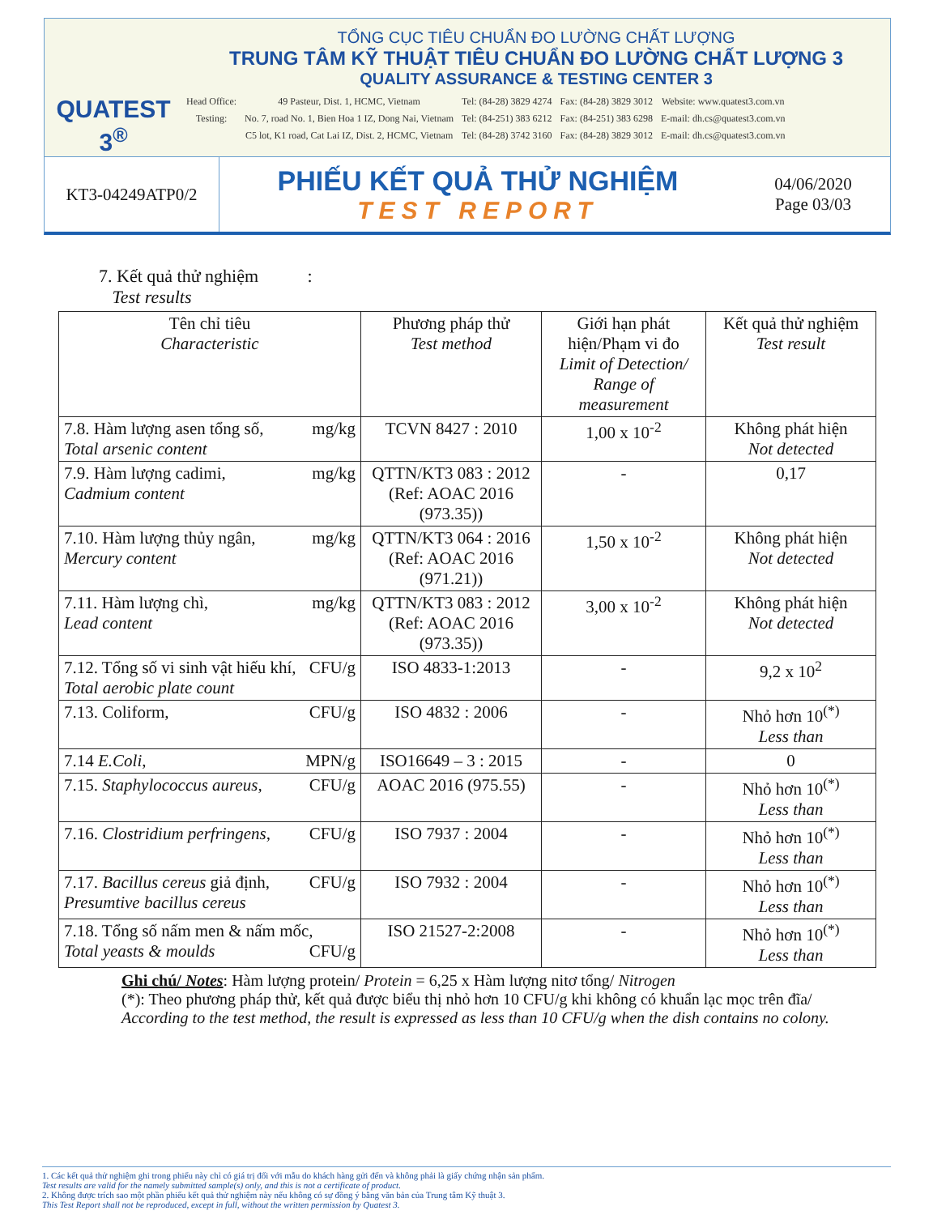QUATEST 3<sup>®</sup>
TỔNG CỤC TIÊU CHUẨN ĐO LƯỜNG CHẤT LƯỢNG
TRUNG TÂM KỸ THUẬT TIÊU CHUẨN ĐO LƯỜNG CHẤT LƯỢNG 3
QUALITY ASSURANCE & TESTING CENTER 3
| Head Office: | 49 Pasteur, Dist. 1, HCMC, Vietnam | Tel: (84-28) 3829 4274 | Fax: (84-28) 3829 3012 | Website: www.quatest3.com.vn |
| Testing: | No. 7, road No. 1, Bien Hoa 1 IZ, Dong Nai, Vietnam | Tel: (84-251) 383 6212 | Fax: (84-251) 383 6298 | E-mail: dh.cs@quatest3.com.vn |
| | C5 lot, K1 road, Cat Lai IZ, Dist. 2, HCMC, Vietnam | Tel: (84-28) 3742 3160 | Fax: (84-28) 3829 3012 | E-mail: dh.cs@quatest3.com.vn |
KT3-04249ATP0/2
PHIẾU KẾT QUẢ THỬ NGHIỆM
TEST REPORT
04/06/2020
Page 03/03
7. Kết quả thử nghiệm :
Test results
| Tên chỉ tiêu Characteristic | Phương pháp thử Test method | Giới hạn phát hiện/Phạm vi đo Limit of Detection/ Range of measurement | Kết quả thử nghiệm Test result |
| --- | --- | --- | --- |
| 7.8. Hàm lượng asen tổng số, mg/kg Total arsenic content | TCVN 8427 : 2010 | 1,00 x 10<sup>-2</sup> | Không phát hiện Not detected |
| 7.9. Hàm lượng cadimi, mg/kg Cadmium content | QTTN/KT3 083 : 2012 (Ref: AOAC 2016 (973.35)) | - | 0,17 |
| 7.10. Hàm lượng thủy ngân, mg/kg Mercury content | QTTN/KT3 064 : 2016 (Ref: AOAC 2016 (971.21)) | 1,50 x 10<sup>-2</sup> | Không phát hiện Not detected |
| 7.11. Hàm lượng chì, mg/kg Lead content | QTTN/KT3 083 : 2012 (Ref: AOAC 2016 (973.35)) | 3,00 x 10<sup>-2</sup> | Không phát hiện Not detected |
| 7.12. Tổng số vi sinh vật hiếu khí, CFU/g Total aerobic plate count | ISO 4833-1:2013 | - | 9,2 x 10<sup>2</sup> |
| 7.13. Coliform, CFU/g | ISO 4832 : 2006 | - | Nhỏ hơn 10<sup>(*)</sup> Less than |
| 7.14 E.Coli , MPN/g | ISO16649 – 3 : 2015 | - | 0 |
| 7.15. Staphylococcus aureus , CFU/g | AOAC 2016 (975.55) | - | Nhỏ hơn 10<sup>(*)</sup> Less than |
| 7.16. Clostridium perfringens , CFU/g | ISO 7937 : 2004 | - | Nhỏ hơn 10<sup>(*)</sup> Less than |
| 7.17. Bacillus cereus giả định, CFU/g Presumtive bacillus cereus | ISO 7932 : 2004 | - | Nhỏ hơn 10<sup>(*)</sup> Less than |
| 7.18. Tổng số nấm men & nấm mốc, CFU/g Total yeasts & moulds | ISO 21527-2:2008 | - | Nhỏ hơn 10<sup>(*)</sup> Less than |
Ghi chú/ Notes: Hàm lượng protein/ Protein = 6,25 x Hàm lượng nitơ tổng/ Nitrogen
(*): Theo phương pháp thử, kết quả được biểu thị nhỏ hơn 10 CFU/g khi không có khuẩn lạc mọc trên đĩa/ According to the test method, the result is expressed as less than 10 CFU/g when the dish contains no colony.
1. Các kết quả thử nghiệm ghi trong phiếu này chỉ có giá trị đối với mẫu do khách hàng gửi đến và không phải là giấy chứng nhận sản phẩm.
Test results are valid for the namely submitted sample(s) only, and this is not a certificate of product.
2. Không được trích sao một phần phiếu kết quả thử nghiệm này nếu không có sự đồng ý bằng văn bản của Trung tâm Kỹ thuật 3.
This Test Report shall not be reproduced, except in full, without the written permission by Quatest 3.